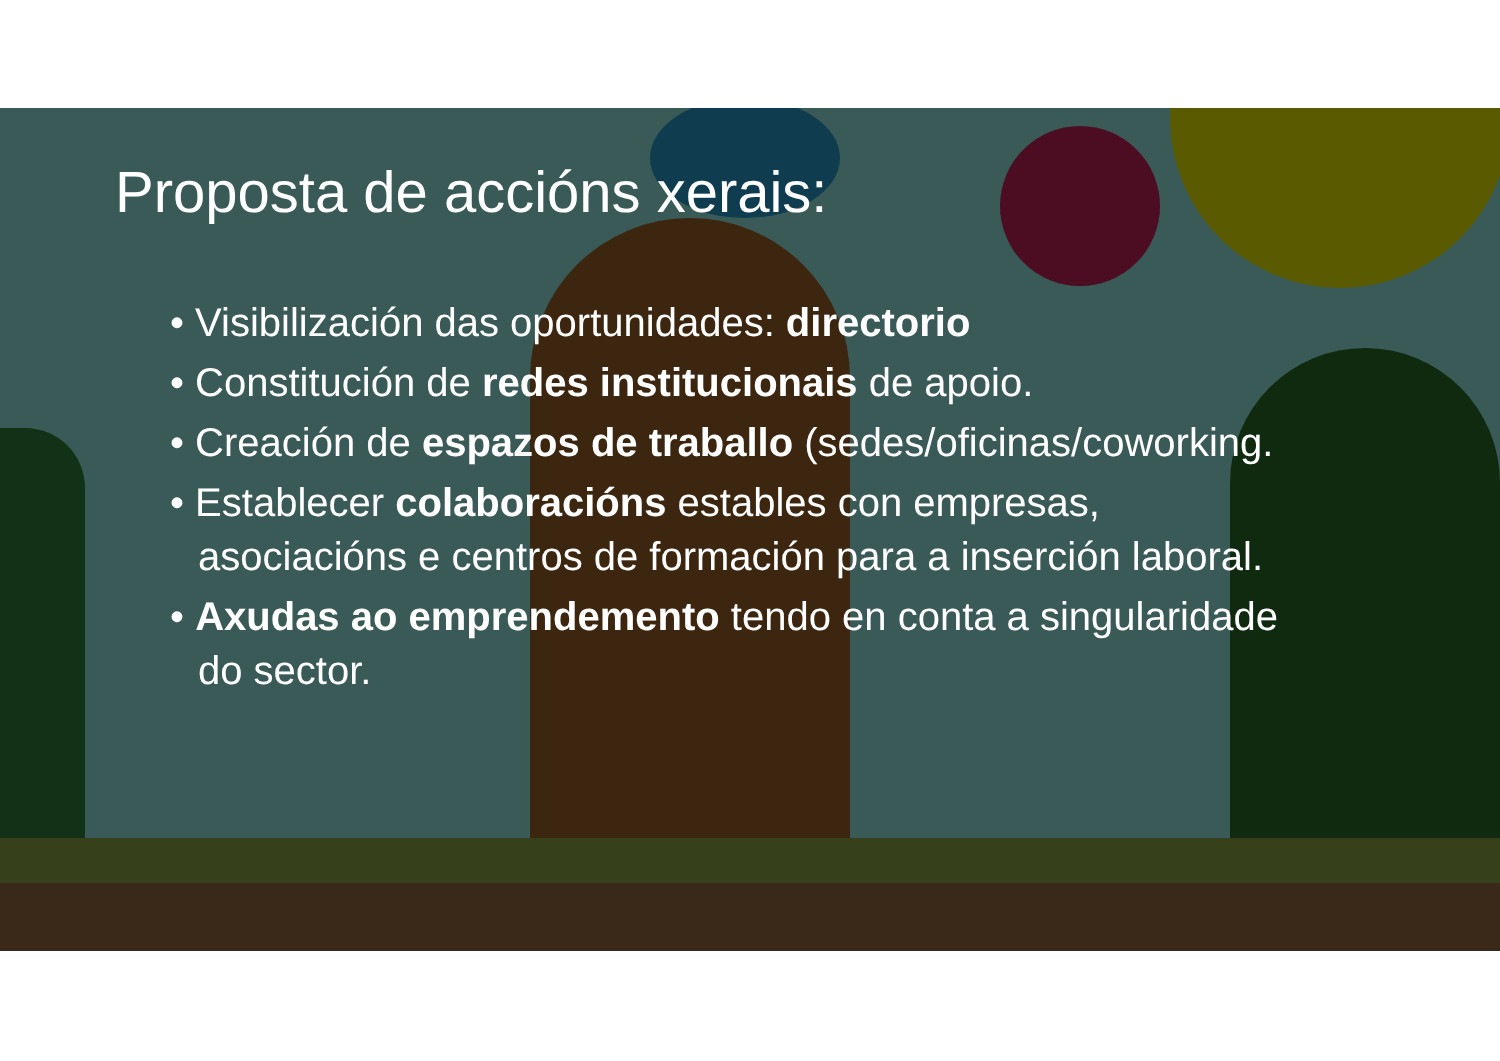Proposta de accións xerais:
• Visibilización das oportunidades: directorio
• Constitución de redes institucionais de apoio.
• Creación de espazos de traballo (sedes/oficinas/coworking.
• Establecer colaboracións estables con empresas, asociacións e centros de formación para a inserción laboral.
• Axudas ao emprendemento tendo en conta a singularidade do sector.